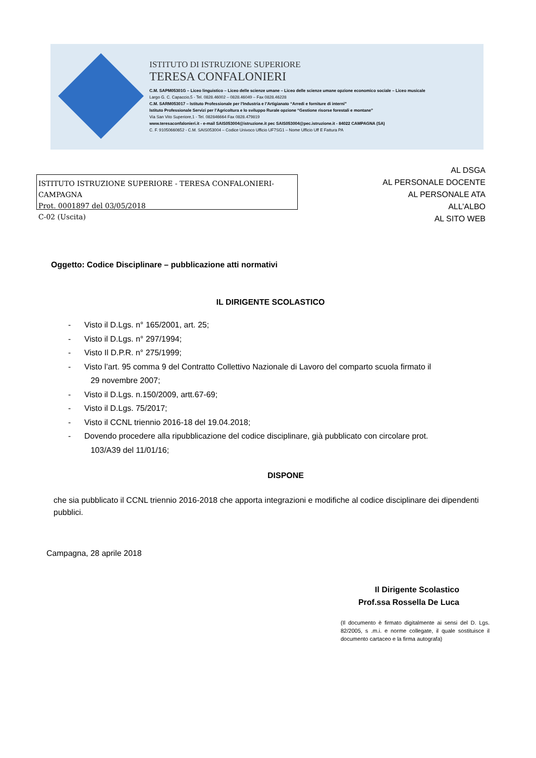ISTITUTO DI ISTRUZIONE SUPERIORE
TERESA CONFALONIERI
C.M. SAPM05301G – Liceo linguistico – Liceo delle scienze umane – Liceo delle scienze umane opzione economico sociale – Liceo musicale
Largo G. C. Capaccio,5 - Tel. 0828.46002 – 0828.46049 – Fax 0828.46228
C.M. SARM053017 – Istituto Professionale per l’Industria e l’Artigianato “Arredi e forniture di interni”
Istituto Professionale Servizi per l’Agricoltura e lo sviluppo Rurale opzione “Gestione risorse forestali e montane”
Via San Vito Superiore,1 - Tel. 082846664 Fax 0828.479819
www.teresaconfalonieri.it - e-mail SAIS053004@istruzione.it pec SAIS053004@pec.istruzione.it - 84022 CAMPAGNA (SA)
C. F. 91050660652 - C.M. SAIS053004 – Codice Univoco Ufficio UF7SG1 – Nome Ufficio Uff E Fattura PA
ISTITUTO ISTRUZIONE SUPERIORE - TERESA CONFALONIERI-CAMPAGNA
Prot. 0001897 del 03/05/2018
C-02 (Uscita)
AL DSGA
AL PERSONALE DOCENTE
AL PERSONALE ATA
ALL’ALBO
AL SITO WEB
Oggetto: Codice Disciplinare – pubblicazione atti normativi
IL DIRIGENTE SCOLASTICO
- Visto il D.Lgs. n° 165/2001, art. 25;
- Visto il D.Lgs. n° 297/1994;
- Visto Il D.P.R. n° 275/1999;
- Visto l’art. 95 comma 9 del Contratto Collettivo Nazionale di Lavoro del comparto scuola firmato il
29 novembre 2007;
- Visto il D.Lgs. n.150/2009, artt.67-69;
- Visto il D.Lgs. 75/2017;
- Visto il CCNL triennio 2016-18 del 19.04.2018;
- Dovendo procedere alla ripubblicazione del codice disciplinare, già pubblicato con circolare prot.
103/A39 del 11/01/16;
DISPONE
che sia pubblicato il CCNL triennio 2016-2018 che apporta integrazioni e modifiche al codice disciplinare dei dipendenti pubblici.
Campagna, 28 aprile 2018
Il Dirigente Scolastico
Prof.ssa Rossella De Luca
(Il documento è firmato digitalmente ai sensi del D. Lgs. 82/2005, s .m.i. e norme collegate, il quale sostituisce il documento cartaceo e la firma autografa)